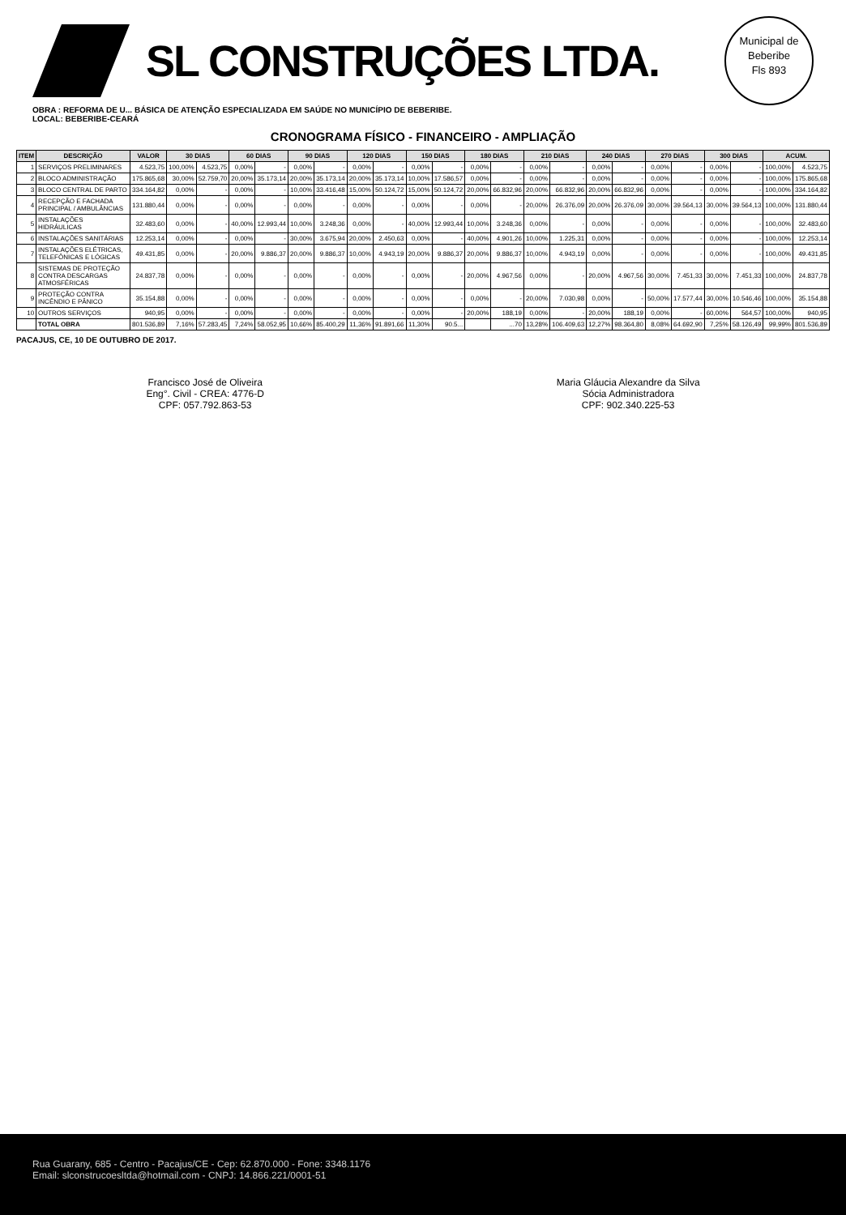Municipal de Beberibe
Fls 893
SL CONSTRUÇÕES LTDA.
OBRA : REFORMA DE U... BÁSICA DE ATENÇÃO ESPECIALIZADA EM SAÚDE NO MUNICÍPIO DE BEBERIBE.
LOCAL: BEBERIBE-CEARÁ
CRONOGRAMA FÍSICO - FINANCEIRO - AMPLIAÇÃO
| ITEM | DESCRIÇÃO | VALOR | 30 DIAS | | 60 DIAS | | 90 DIAS | | 120 DIAS | | 150 DIAS | | 180 DIAS | | 210 DIAS | | 240 DIAS | | 270 DIAS | | 300 DIAS | | ACUM. | |
| --- | --- | --- | --- | --- | --- | --- | --- | --- | --- | --- | --- | --- | --- | --- | --- | --- | --- | --- | --- | --- | --- | --- | --- | --- |
| 1 | SERVIÇOS PRELIMINARES | 4.523,75 | 100,00% | 4.523,75 | 0,00% | - | 0,00% | - | 0,00% | - | 0,00% | - | 0,00% | - | 0,00% | - | 0,00% | - | 0,00% | - | 0,00% | - | 100,00% | 4.523,75 |
| 2 | BLOCO ADMINISTRAÇÃO | 175.865,68 | 30,00% | 52.759,70 | 20,00% | 35.173,14 | 20,00% | 35.173,14 | 20,00% | 35.173,14 | 10,00% | 17.586,57 | 0,00% | - | 0,00% | - | 0,00% | - | 0,00% | - | 0,00% | - | 100,00% | 175.865,68 |
| 3 | BLOCO CENTRAL DE PARTO | 334.164,82 | 0,00% | - | 0,00% | - | 10,00% | 33.416,48 | 15,00% | 50.124,72 | 15,00% | 50.124,72 | 20,00% | 66.832,96 | 20,00% | 66.832,96 | 20,00% | 66.832,96 | 0,00% | - | 0,00% | - | 100,00% | 334.164,82 |
| 4 | RECEPÇÃO E FACHADA PRINCIPAL / AMBULÂNCIAS | 131.880,44 | 0,00% | - | 0,00% | - | 0,00% | - | 0,00% | - | 0,00% | - | 0,00% | - | 20,00% | 26.376,09 | 20,00% | 26.376,09 | 30,00% | 39.564,13 | 30,00% | 39.564,13 | 100,00% | 131.880,44 |
| 5 | INSTALAÇÕES HIDRÁULICAS | 32.483,60 | 0,00% | - | 40,00% | 12.993,44 | 10,00% | 3.248,36 | 0,00% | - | 40,00% | 12.993,44 | 10,00% | 3.248,36 | 0,00% | - | 0,00% | - | 0,00% | - | 0,00% | - | 100,00% | 32.483,60 |
| 6 | INSTALAÇÕES SANITÁRIAS | 12.253,14 | 0,00% | - | 0,00% | - | 30,00% | 3.675,94 | 20,00% | 2.450,63 | 0,00% | - | 40,00% | 4.901,26 | 10,00% | 1.225,31 | 0,00% | - | 0,00% | - | 0,00% | - | 100,00% | 12.253,14 |
| 7 | INSTALAÇÕES ELÉTRICAS, TELEFÔNICAS E LÓGICAS | 49.431,85 | 0,00% | - | 20,00% | 9.886,37 | 20,00% | 9.886,37 | 10,00% | 4.943,19 | 20,00% | 9.886,37 | 20,00% | 9.886,37 | 10,00% | 4.943,19 | 0,00% | - | 0,00% | - | 0,00% | - | 100,00% | 49.431,85 |
| 8 | SISTEMAS DE PROTEÇÃO CONTRA DESCARGAS ATMOSFÉRICAS | 24.837,78 | 0,00% | - | 0,00% | - | 0,00% | - | 0,00% | - | 0,00% | - | 20,00% | 4.967,56 | 0,00% | - | 20,00% | 4.967,56 | 30,00% | 7.451,33 | 30,00% | 7.451,33 | 100,00% | 24.837,78 |
| 9 | PROTEÇÃO CONTRA INCÊNDIO E PÂNICO | 35.154,88 | 0,00% | - | 0,00% | - | 0,00% | - | 0,00% | - | 0,00% | - | 0,00% | - | 20,00% | 7.030,98 | 0,00% | - | 50,00% | 17.577,44 | 30,00% | 10.546,46 | 100,00% | 35.154,88 |
| 10 | OUTROS SERVIÇOS | 940,95 | 0,00% | - | 0,00% | - | 0,00% | - | 0,00% | - | 0,00% | - | 20,00% | 188,19 | 0,00% | - | 20,00% | 188,19 | 0,00% | - | 60,00% | 564,57 | 100,00% | 940,95 |
| | TOTAL OBRA | 801.536,89 | 7,16% | 57.283,45 | 7,24% | 58.052,95 | 10,66% | 85.400,29 | 11,36% | 91.891,66 | 11,30% | 90.5... | | ...70 | 13,28% | 106.409,63 | 12,27% | 98.364,80 | 8,08% | 64.692,90 | 7,25% | 58.126,49 | 99,99% | 801.536,89 |
PACAJUS, CE, 10 DE OUTUBRO DE 2017.
Francisco José de Oliveira
Eng°. Civil - CREA: 4776-D
CPF: 057.792.863-53
Maria Gláucia Alexandre da Silva
Sócia Administradora
CPF: 902.340.225-53
Rua Guarany, 685 - Centro - Pacajus/CE - Cep: 62.870.000 - Fone: 3348.1176
Email: slconstrucoesltda@hotmail.com - CNPJ: 14.866.221/0001-51